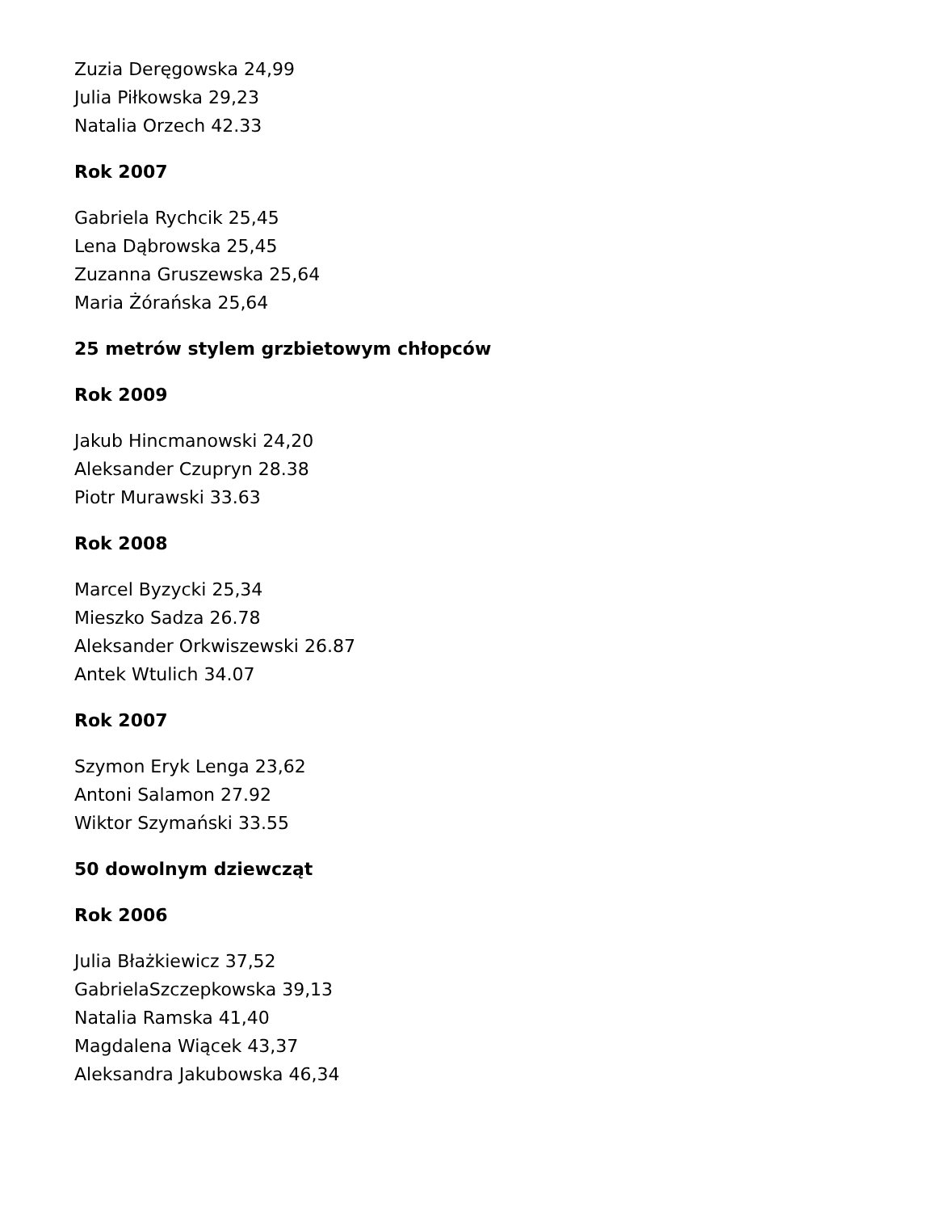Zuzia Deręgowska 24,99
Julia Piłkowska 29,23
Natalia Orzech 42.33
Rok 2007
Gabriela Rychcik 25,45
Lena Dąbrowska 25,45
Zuzanna Gruszewska 25,64
Maria Żórańska 25,64
25 metrów stylem grzbietowym chłopców
Rok 2009
Jakub Hincmanowski 24,20
Aleksander Czupryn 28.38
Piotr Murawski 33.63
Rok 2008
Marcel Byzycki 25,34
Mieszko Sadza 26.78
Aleksander Orkwiszewski 26.87
Antek Wtulich 34.07
Rok 2007
Szymon Eryk Lenga 23,62
Antoni Salamon 27.92
Wiktor Szymański 33.55
50 dowolnym dziewcząt
Rok 2006
Julia Błażkiewicz 37,52
GabrielaSzczepkowska 39,13
Natalia Ramska 41,40
Magdalena Wiącek 43,37
Aleksandra Jakubowska 46,34